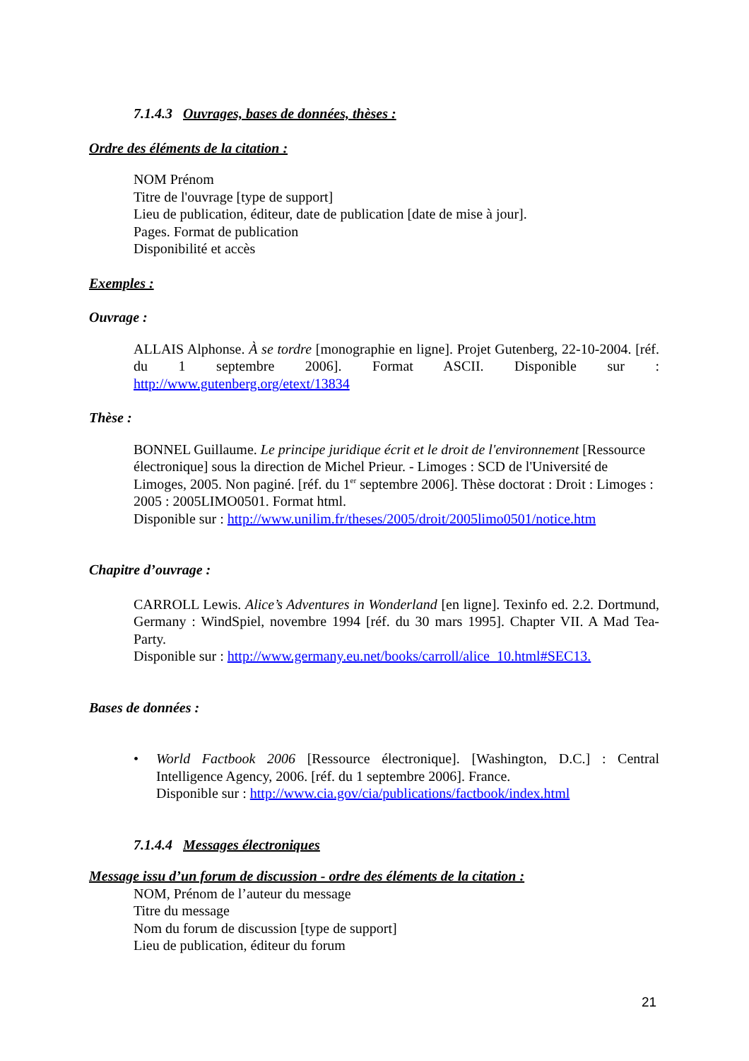7.1.4.3 Ouvrages, bases de données, thèses :
Ordre des éléments de la citation :
NOM Prénom
Titre de l'ouvrage [type de support]
Lieu de publication, éditeur, date de publication [date de mise à jour].
Pages. Format de publication
Disponibilité et accès
Exemples :
Ouvrage :
ALLAIS Alphonse. À se tordre [monographie en ligne]. Projet Gutenberg, 22-10-2004. [réf. du 1 septembre 2006]. Format ASCII. Disponible sur : http://www.gutenberg.org/etext/13834
Thèse :
BONNEL Guillaume. Le principe juridique écrit et le droit de l'environnement [Ressource électronique] sous la direction de Michel Prieur. - Limoges : SCD de l'Université de Limoges, 2005. Non paginé. [réf. du 1<sup>er</sup> septembre 2006]. Thèse doctorat : Droit : Limoges : 2005 : 2005LIMO0501. Format html.
Disponible sur : http://www.unilim.fr/theses/2005/droit/2005limo0501/notice.htm
Chapitre d’ouvrage :
CARROLL Lewis. Alice’s Adventures in Wonderland [en ligne]. Texinfo ed. 2.2. Dortmund, Germany : WindSpiel, novembre 1994 [réf. du 30 mars 1995]. Chapter VII. A Mad Tea-Party.
Disponible sur : http://www.germany.eu.net/books/carroll/alice_10.html#SEC13.
Bases de données :
• World Factbook 2006 [Ressource électronique]. [Washington, D.C.] : Central Intelligence Agency, 2006. [réf. du 1 septembre 2006]. France.
Disponible sur : http://www.cia.gov/cia/publications/factbook/index.html
7.1.4.4 Messages électroniques
Message issu d’un forum de discussion - ordre des éléments de la citation :
NOM, Prénom de l’auteur du message
Titre du message
Nom du forum de discussion [type de support]
Lieu de publication, éditeur du forum
21